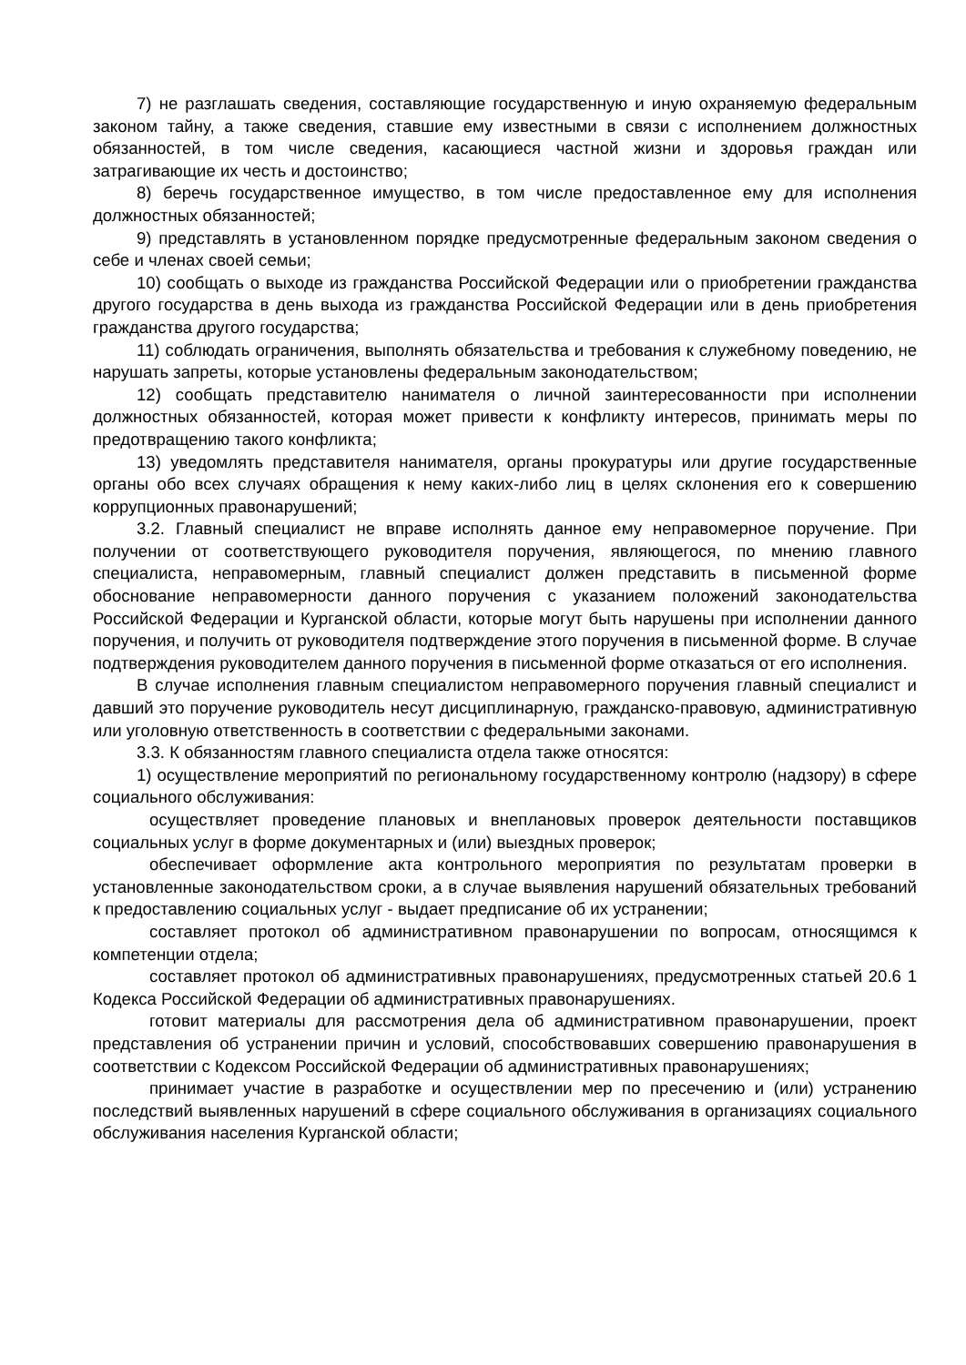7) не разглашать сведения, составляющие государственную и иную охраняемую федеральным законом тайну, а также сведения, ставшие ему известными в связи с исполнением должностных обязанностей, в том числе сведения, касающиеся частной жизни и здоровья граждан или затрагивающие их честь и достоинство;
8) беречь государственное имущество, в том числе предоставленное ему для исполнения должностных обязанностей;
9) представлять в установленном порядке предусмотренные федеральным законом сведения о себе и членах своей семьи;
10) сообщать о выходе из гражданства Российской Федерации или о приобретении гражданства другого государства в день выхода из гражданства Российской Федерации или в день приобретения гражданства другого государства;
11) соблюдать ограничения, выполнять обязательства и требования к служебному поведению, не нарушать запреты, которые установлены федеральным законодательством;
12) сообщать представителю нанимателя о личной заинтересованности при исполнении должностных обязанностей, которая может привести к конфликту интересов, принимать меры по предотвращению такого конфликта;
13) уведомлять представителя нанимателя, органы прокуратуры или другие государственные органы обо всех случаях обращения к нему каких-либо лиц в целях склонения его к совершению коррупционных правонарушений;
3.2. Главный специалист не вправе исполнять данное ему неправомерное поручение. При получении от соответствующего руководителя поручения, являющегося, по мнению главного специалиста, неправомерным, главный специалист должен представить в письменной форме обоснование неправомерности данного поручения с указанием положений законодательства Российской Федерации и Курганской области, которые могут быть нарушены при исполнении данного поручения, и получить от руководителя подтверждение этого поручения в письменной форме. В случае подтверждения руководителем данного поручения в письменной форме отказаться от его исполнения.
В случае исполнения главным специалистом неправомерного поручения главный специалист и давший это поручение руководитель несут дисциплинарную, гражданско-правовую, административную или уголовную ответственность в соответствии с федеральными законами.
3.3. К обязанностям главного специалиста отдела также относятся:
1) осуществление мероприятий по региональному государственному контролю (надзору) в сфере социального обслуживания:
осуществляет проведение плановых и внеплановых проверок деятельности поставщиков социальных услуг в форме документарных и (или) выездных проверок;
обеспечивает оформление акта контрольного мероприятия по результатам проверки в установленные законодательством сроки, а в случае выявления нарушений обязательных требований к предоставлению социальных услуг - выдает предписание об их устранении;
составляет протокол об административном правонарушении по вопросам, относящимся к компетенции отдела;
составляет протокол об административных правонарушениях, предусмотренных статьей 20.6 1 Кодекса Российской Федерации об административных правонарушениях.
готовит материалы для рассмотрения дела об административном правонарушении, проект представления об устранении причин и условий, способствовавших совершению правонарушения в соответствии с Кодексом Российской Федерации об административных правонарушениях;
принимает участие в разработке и осуществлении мер по пресечению и (или) устранению последствий выявленных нарушений в сфере социального обслуживания в организациях социального обслуживания населения Курганской области;